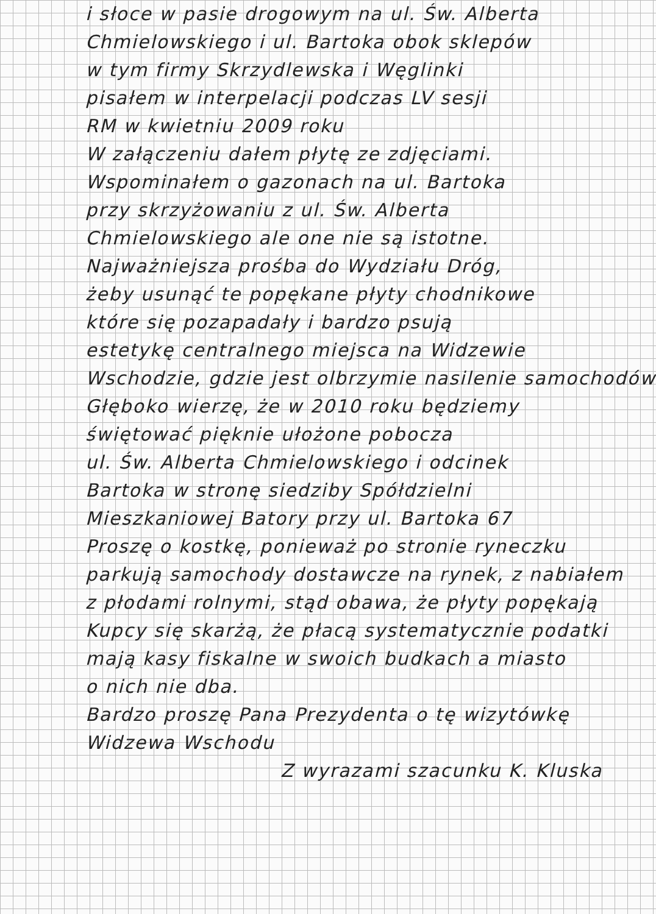i słoce w pasie drogowym na ul. Św. Alberta
Chmielowskiego i ul. Bartoka obok sklepów
w tym firmy Skrzydlewska i Węglinki
pisałem w interpelacji podczas LV sesji
RM w kwietniu 2009 roku
W załączeniu dałem płytę ze zdjęciami.
Wspominałem o gazonach na ul. Bartoka
przy skrzyżowaniu z ul. Św. Alberta
Chmielowskiego ale one nie są istotne.
Najważniejsza prośba do Wydziału Dróg,
żeby usunąć te popękane płyty chodnikowe
które się pozapadały i bardzo psują
estetykę centralnego miejsca na Widzewie
Wschodzie, gdzie jest olbrzymie nasilenie samochodów
Głęboko wierzę, że w 2010 roku będziemy
świętować pięknie ułożone pobocza
ul. Św. Alberta Chmielowskiego i odcinek
Bartoka w stronę siedziby Spółdzielni
Mieszkaniowej Batory przy ul. Bartoka 67
Proszę o kostkę, ponieważ po stronie ryneczku
parkują samochody dostawcze na rynek, z nabiałem
z płodami rolnymi, stąd obawa, że płyty popękają
Kupcy się skarżą, że płacą systematycznie podatki
mają kasy fiskalne w swoich budkach a miasto
o nich nie dba.
Bardzo proszę Pana Prezydenta o tę wizytówkę
Widzewa Wschodu
Z wyrazami szacunku K. Kluska